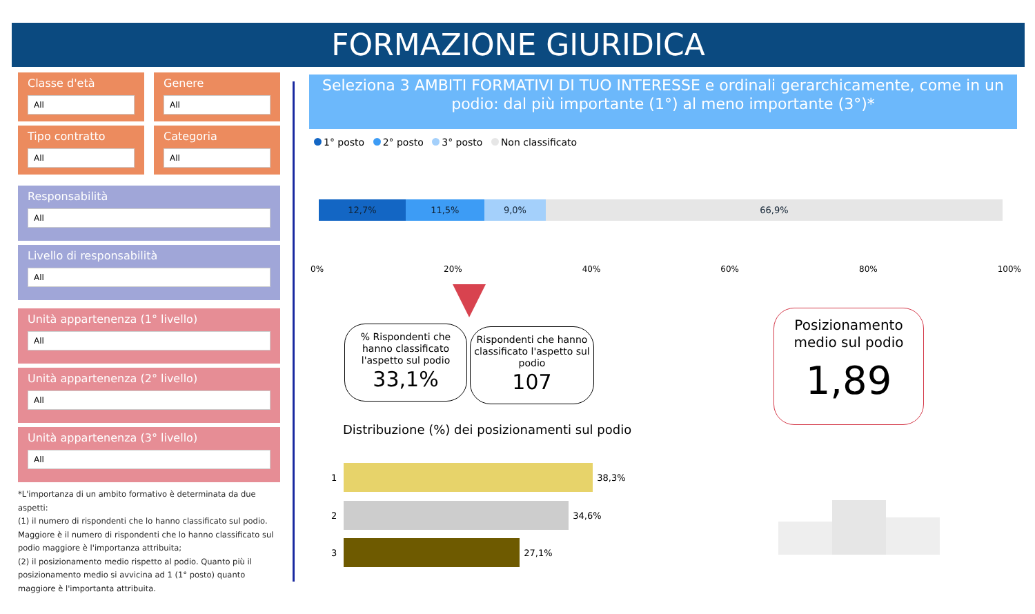FORMAZIONE GIURIDICA
Classe d'età
All
Genere
All
Tipo contratto
All
Categoria
All
Responsabilità
All
Livello di responsabilità
All
Unità appartenenza (1° livello)
All
Unità appartenenza (2° livello)
All
Unità appartenenza (3° livello)
All
*L'importanza di un ambito formativo è determinata da due aspetti:
(1) il numero di rispondenti che lo hanno classificato sul podio. Maggiore è il numero di rispondenti che lo hanno classificato sul podio maggiore è l'importanza attribuita;
(2) il posizionamento medio rispetto al podio. Quanto più il posizionamento medio si avvicina ad 1 (1° posto) quanto maggiore è l'importanta attribuita.
Seleziona 3 AMBITI FORMATIVI DI TUO INTERESSE e ordinali gerarchicamente, come in un podio: dal più importante (1°) al meno importante (3°)*
1° posto 2° posto 3° posto Non classificato
12,7% 11,5% 9,0% 66,9%
0% 20% 40% 60% 80% 100%
% Rispondenti che hanno classificato l'aspetto sul podio
33,1%
Rispondenti che hanno classificato l'aspetto sul podio
107
Posizionamento medio sul podio
1,89
Distribuzione (%) dei posizionamenti sul podio
1 38,3%
2 34,6%
3 27,1%